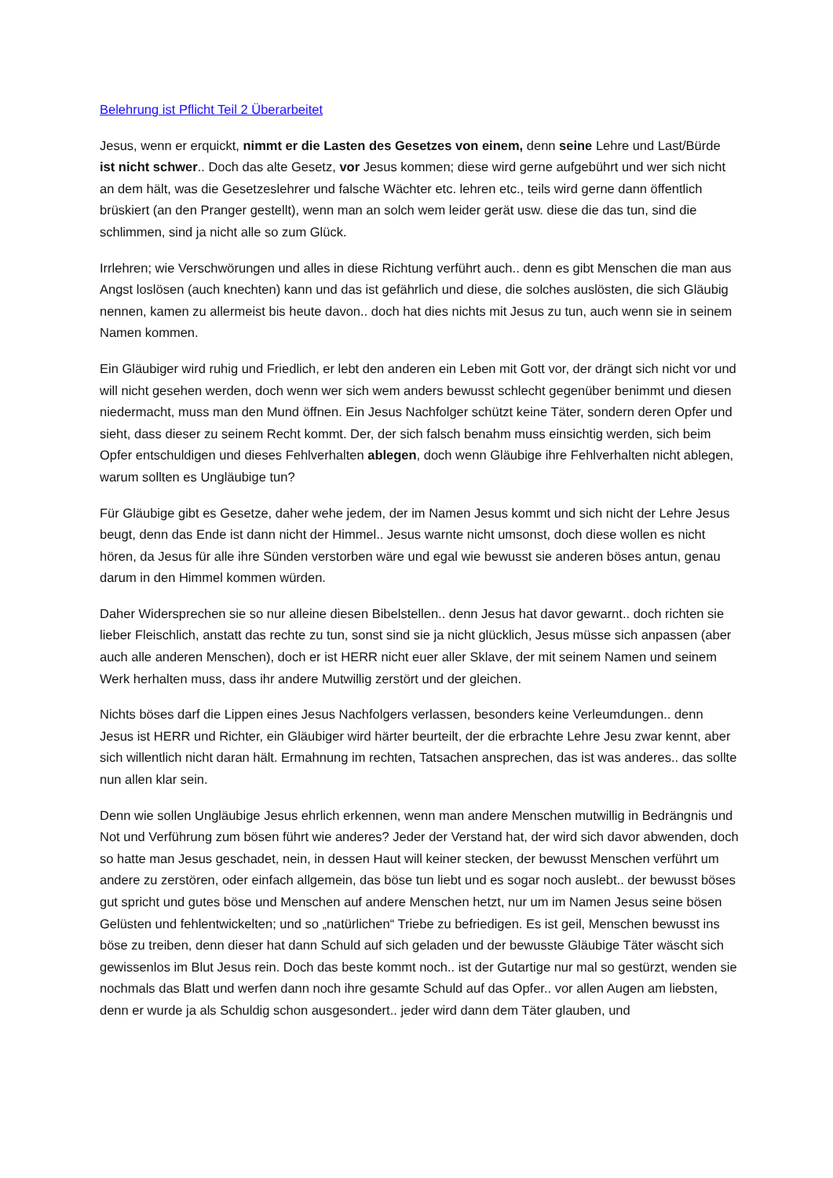Belehrung ist Pflicht Teil 2 Überarbeitet
Jesus, wenn er erquickt, nimmt er die Lasten des Gesetzes von einem, denn seine Lehre und Last/Bürde ist nicht schwer.. Doch das alte Gesetz, vor Jesus kommen; diese wird gerne aufgebührt und wer sich nicht an dem hält, was die Gesetzeslehrer und falsche Wächter etc. lehren etc., teils wird gerne dann öffentlich brüskiert (an den Pranger gestellt), wenn man an solch wem leider gerät usw. diese die das tun, sind die schlimmen, sind ja nicht alle so zum Glück.
Irrlehren; wie Verschwörungen und alles in diese Richtung verführt auch.. denn es gibt Menschen die man aus Angst loslösen (auch knechten) kann und das ist gefährlich und diese, die solches auslösten, die sich Gläubig nennen, kamen zu allermeist bis heute davon.. doch hat dies nichts mit Jesus zu tun, auch wenn sie in seinem Namen kommen.
Ein Gläubiger wird ruhig und Friedlich, er lebt den anderen ein Leben mit Gott vor, der drängt sich nicht vor und will nicht gesehen werden, doch wenn wer sich wem anders bewusst schlecht gegenüber benimmt und diesen niedermacht, muss man den Mund öffnen. Ein Jesus Nachfolger schützt keine Täter, sondern deren Opfer und sieht, dass dieser zu seinem Recht kommt. Der, der sich falsch benahm muss einsichtig werden, sich beim Opfer entschuldigen und dieses Fehlverhalten ablegen, doch wenn Gläubige ihre Fehlverhalten nicht ablegen, warum sollten es Ungläubige tun?
Für Gläubige gibt es Gesetze, daher wehe jedem, der im Namen Jesus kommt und sich nicht der Lehre Jesus beugt, denn das Ende ist dann nicht der Himmel.. Jesus warnte nicht umsonst, doch diese wollen es nicht hören, da Jesus für alle ihre Sünden verstorben wäre und egal wie bewusst sie anderen böses antun, genau darum in den Himmel kommen würden.
Daher Widersprechen sie so nur alleine diesen Bibelstellen.. denn Jesus hat davor gewarnt.. doch richten sie lieber Fleischlich, anstatt das rechte zu tun, sonst sind sie ja nicht glücklich, Jesus müsse sich anpassen (aber auch alle anderen Menschen), doch er ist HERR nicht euer aller Sklave, der mit seinem Namen und seinem Werk herhalten muss, dass ihr andere Mutwillig zerstört und der gleichen.
Nichts böses darf die Lippen eines Jesus Nachfolgers verlassen, besonders keine Verleumdungen.. denn Jesus ist HERR und Richter, ein Gläubiger wird härter beurteilt, der die erbrachte Lehre Jesu zwar kennt, aber sich willentlich nicht daran hält. Ermahnung im rechten, Tatsachen ansprechen, das ist was anderes.. das sollte nun allen klar sein.
Denn wie sollen Ungläubige Jesus ehrlich erkennen, wenn man andere Menschen mutwillig in Bedrängnis und Not und Verführung zum bösen führt wie anderes? Jeder der Verstand hat, der wird sich davor abwenden, doch so hatte man Jesus geschadet, nein, in dessen Haut will keiner stecken, der bewusst Menschen verführt um andere zu zerstören, oder einfach allgemein, das böse tun liebt und es sogar noch auslebt.. der bewusst böses gut spricht und gutes böse und Menschen auf andere Menschen hetzt, nur um im Namen Jesus seine bösen Gelüsten und fehlentwickelten; und so „natürlichen“ Triebe zu befriedigen. Es ist geil, Menschen bewusst ins böse zu treiben, denn dieser hat dann Schuld auf sich geladen und der bewusste Gläubige Täter wäscht sich gewissenlos im Blut Jesus rein. Doch das beste kommt noch.. ist der Gutartige nur mal so gestürzt, wenden sie nochmals das Blatt und werfen dann noch ihre gesamte Schuld auf das Opfer.. vor allen Augen am liebsten, denn er wurde ja als Schuldig schon ausgesondert.. jeder wird dann dem Täter glauben, und